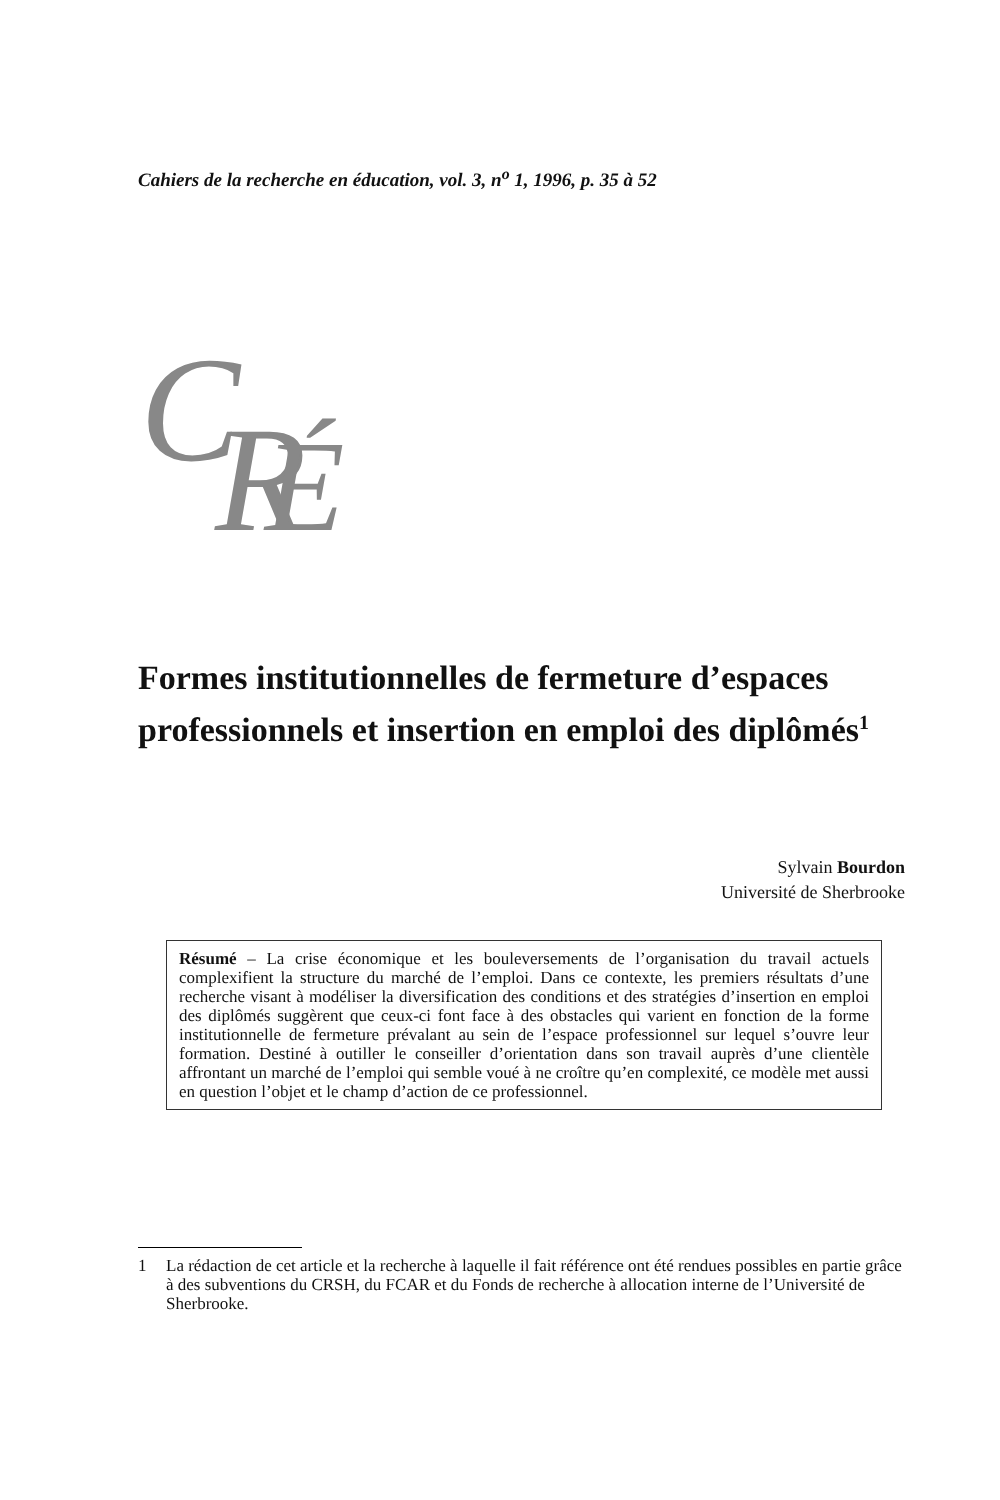Cahiers de la recherche en éducation, vol. 3, n<sup>o</sup> 1, 1996, p. 35 à 52
C
R
É
Formes institutionnelles de fermeture d’espaces professionnels et insertion en emploi des diplômés<sup>1</sup>
Sylvain Bourdon
Université de Sherbrooke
Résumé – La crise économique et les bouleversements de l’organisation du travail actuels complexifient la structure du marché de l’emploi. Dans ce contexte, les premiers résultats d’une recherche visant à modéliser la diversification des conditions et des stratégies d’insertion en emploi des diplômés suggèrent que ceux-ci font face à des obstacles qui varient en fonction de la forme institutionnelle de fermeture prévalant au sein de l’espace professionnel sur lequel s’ouvre leur formation. Destiné à outiller le conseiller d’orientation dans son travail auprès d’une clientèle affrontant un marché de l’emploi qui semble voué à ne croître qu’en complexité, ce modèle met aussi en question l’objet et le champ d’action de ce professionnel.
1 La rédaction de cet article et la recherche à laquelle il fait référence ont été rendues possibles en partie grâce à des subventions du CRSH, du FCAR et du Fonds de recherche à allocation interne de l’Université de Sherbrooke.